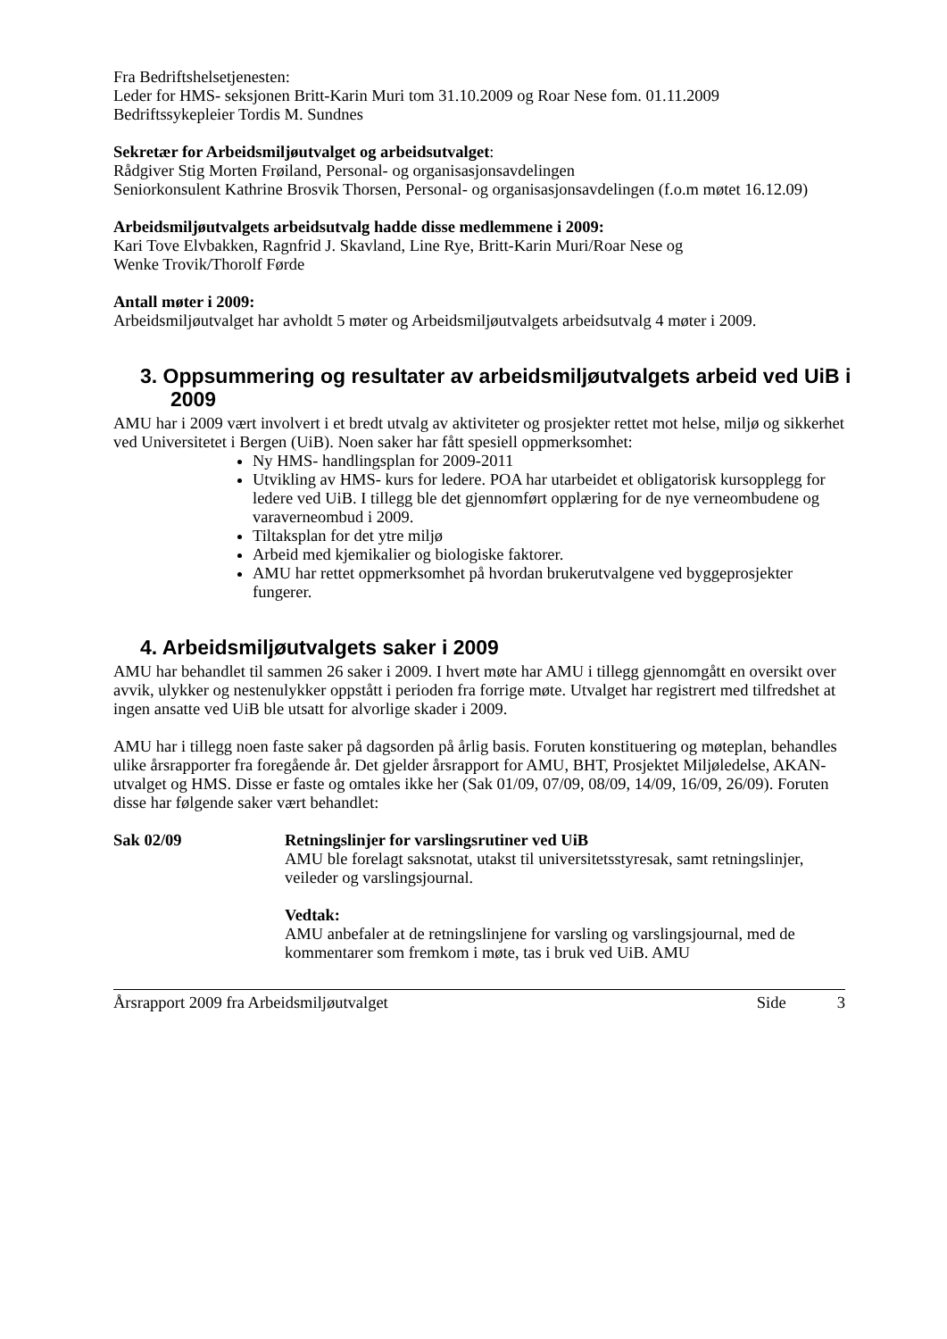Fra Bedriftshelsetjenesten:
Leder for HMS- seksjonen Britt-Karin Muri tom 31.10.2009 og Roar Nese fom. 01.11.2009
Bedriftssykepleier Tordis M. Sundnes
Sekretær for Arbeidsmiljøutvalget og arbeidsutvalget:
Rådgiver Stig Morten Frøiland, Personal- og organisasjonsavdelingen
Seniorkonsulent Kathrine Brosvik Thorsen, Personal- og organisasjonsavdelingen (f.o.m møtet 16.12.09)
Arbeidsmiljøutvalgets arbeidsutvalg hadde disse medlemmene i 2009:
Kari Tove Elvbakken, Ragnfrid J. Skavland, Line Rye, Britt-Karin Muri/Roar Nese og
Wenke Trovik/Thorolf Førde
Antall møter i 2009:
Arbeidsmiljøutvalget har avholdt 5 møter og Arbeidsmiljøutvalgets arbeidsutvalg 4 møter i 2009.
3. Oppsummering og resultater av arbeidsmiljøutvalgets arbeid ved UiB i 2009
AMU har i 2009 vært involvert i et bredt utvalg av aktiviteter og prosjekter rettet mot helse, miljø og sikkerhet ved Universitetet i Bergen (UiB). Noen saker har fått spesiell oppmerksomhet:
Ny HMS- handlingsplan for 2009-2011
Utvikling av HMS- kurs for ledere. POA har utarbeidet et obligatorisk kursopplegg for ledere ved UiB. I tillegg ble det gjennomført opplæring for de nye verneombudene og varaverneombud i 2009.
Tiltaksplan for det ytre miljø
Arbeid med kjemikalier og biologiske faktorer.
AMU har rettet oppmerksomhet på hvordan brukerutvalgene ved byggeprosjekter fungerer.
4. Arbeidsmiljøutvalgets saker i 2009
AMU har behandlet til sammen 26 saker i 2009. I hvert møte har AMU i tillegg gjennomgått en oversikt over avvik, ulykker og nestenulykker oppstått i perioden fra forrige møte. Utvalget har registrert med tilfredshet at ingen ansatte ved UiB ble utsatt for alvorlige skader i 2009.
AMU har i tillegg noen faste saker på dagsorden på årlig basis. Foruten konstituering og møteplan, behandles ulike årsrapporter fra foregående år. Det gjelder årsrapport for AMU, BHT, Prosjektet Miljøledelse, AKAN- utvalget og HMS. Disse er faste og omtales ikke her (Sak 01/09, 07/09, 08/09, 14/09, 16/09, 26/09). Foruten disse har følgende saker vært behandlet:
Sak 02/09 Retningslinjer for varslingsrutiner ved UiB
AMU ble forelagt saksnotat, utakst til universitetsstyresak, samt retningslinjer, veileder og varslingsjournal.
Vedtak:
AMU anbefaler at de retningslinjene for varsling og varslingsjournal, med de kommentarer som fremkom i møte, tas i bruk ved UiB. AMU
Årsrapport 2009 fra Arbeidsmiljøutvalget Side 3